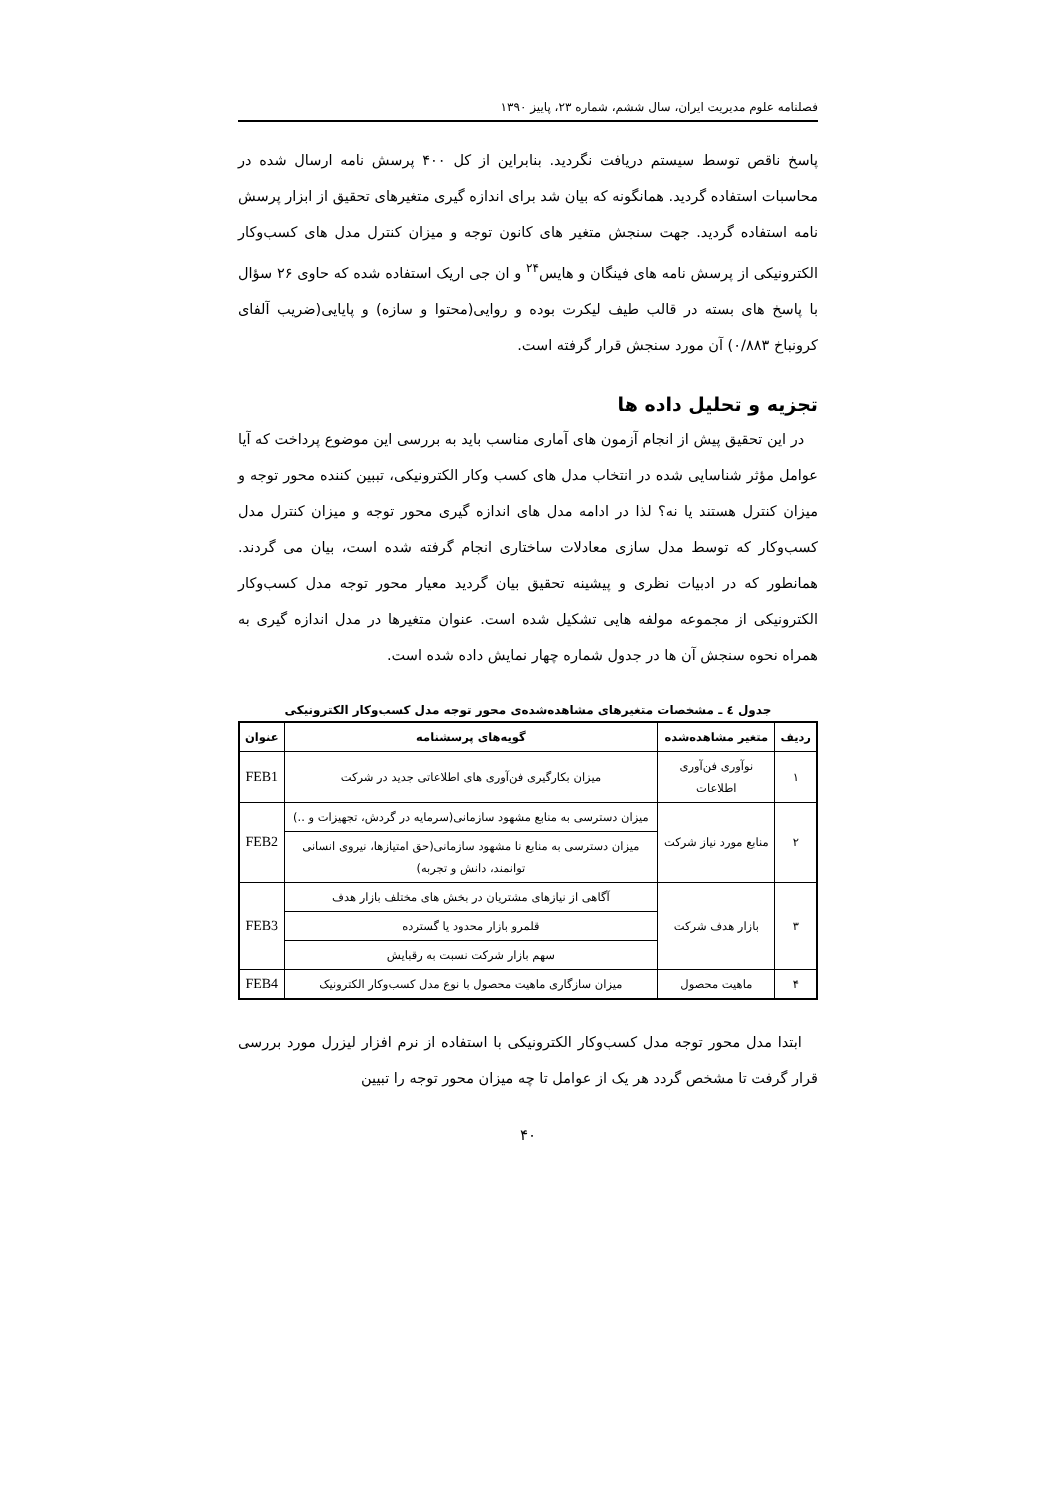فصلنامه علوم مدیریت ایران، سال ششم، شماره ۲۳، پاییز ۱۳۹۰
پاسخ ناقص توسط سیستم دریافت نگردید. بنابراین از کل ۴۰۰ پرسش نامه ارسال شده در محاسبات استفاده گردید. همانگونه که بیان شد برای اندازه گیری متغیرهای تحقیق از ابزار پرسش نامه استفاده گردید. جهت سنجش متغیر های کانون توجه و میزان کنترل مدل های کسب‌وکار الکترونیکی از پرسش نامه های فینگان و هایس<sup>۲۴</sup> و ان جی اریک استفاده شده که حاوی ۲۶ سؤال با پاسخ های بسته در قالب طیف لیکرت بوده و روایی(محتوا و سازه) و پایایی(ضریب آلفای کرونباخ ۰/۸۸۳) آن مورد سنجش قرار گرفته است.
تجزیه و تحلیل داده ها
در این تحقیق پیش از انجام آزمون های آماری مناسب باید به بررسی این موضوع پرداخت که آیا عوامل مؤثر شناسایی شده در انتخاب مدل های کسب وکار الکترونیکی، تببین کننده محور توجه و میزان کنترل هستند یا نه؟ لذا در ادامه مدل های اندازه گیری محور توجه و میزان کنترل مدل کسب‌وکار که توسط مدل سازی معادلات ساختاری انجام گرفته شده است، بیان می گردند. همانطور که در ادبیات نظری و پیشینه تحقیق بیان گردید معیار محور توجه مدل کسب‌وکار الکترونیکی از مجموعه مولفه هایی تشکیل شده است. عنوان متغیرها در مدل اندازه گیری به همراه نحوه سنجش آن ها در جدول شماره چهار نمایش داده شده است.
جدول ٤ ـ مشخصات متغیرهای مشاهده‌شده‌ی محور توجه مدل کسب‌وکار الکترونیکی
| ردیف | متغیر مشاهده‌شده | گویه‌های پرسشنامه | عنوان |
| --- | --- | --- | --- |
| ۱ | نوآوری فن‌آوری اطلاعات | میزان بکارگیری فن‌آوری های اطلاعاتی جدید در شرکت | FEB1 |
| ۲ | منابع مورد نیاز شرکت | میزان دسترسی به منابع مشهود سازمانی(سرمایه در گردش، تجهیزات و ..) | FEB2 |
| | | میزان دسترسی به منابع نا مشهود سازمانی(حق امتیازها، نیروی انسانی توانمند، دانش و تجربه) | |
| ۳ | بازار هدف شرکت | آگاهی از نیازهای مشتریان در بخش های مختلف بازار هدف | FEB3 |
| | | قلمرو بازار محدود یا گسترده | |
| | | سهم بازار شرکت نسبت به رقبایش | |
| ۴ | ماهیت محصول | میزان سازگاری ماهیت محصول با نوع مدل کسب‌وکار الکترونیک | FEB4 |
ابتدا مدل محور توجه مدل کسب‌وکار الکترونیکی با استفاده از نرم افزار لیزرل مورد بررسی قرار گرفت تا مشخص گردد هر یک از عوامل تا چه میزان محور توجه را تبیین
۴۰